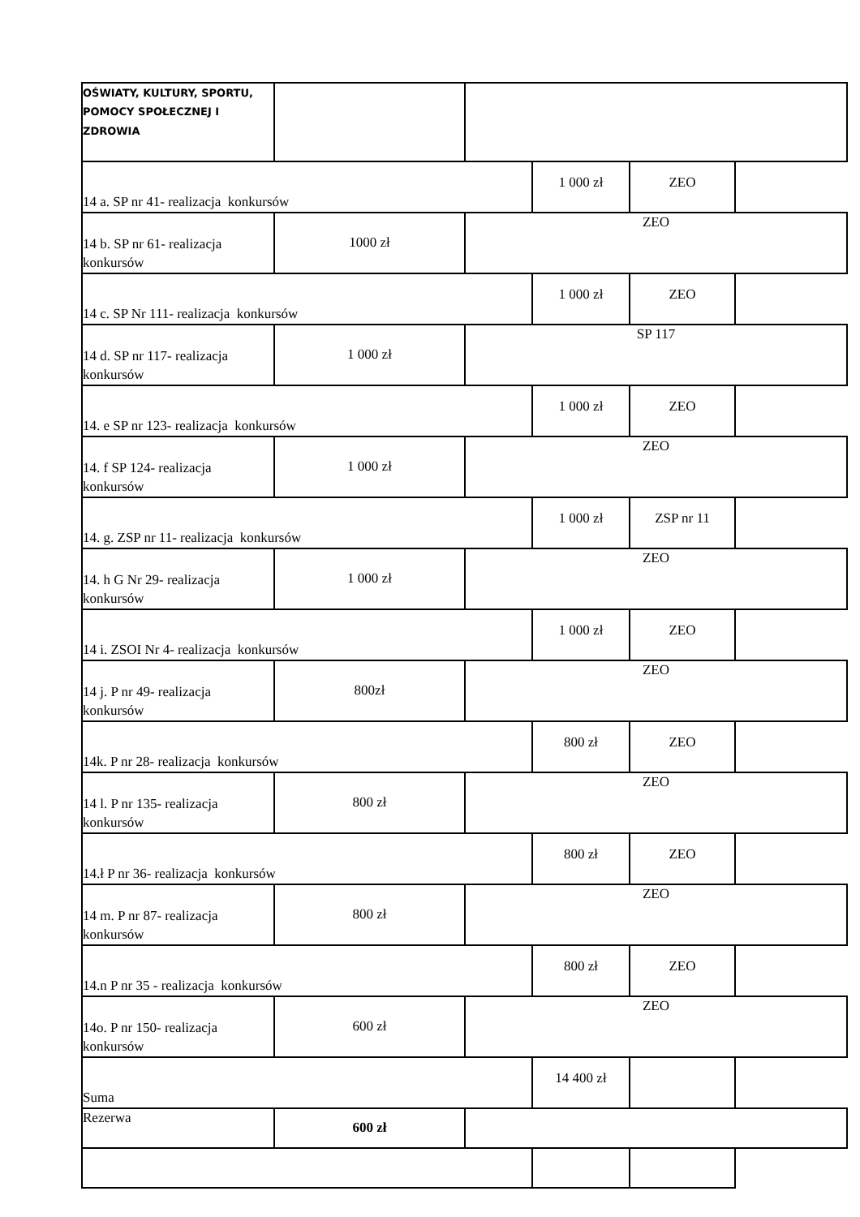| OŚWIATY, KULTURY, SPORTU, POMOCY SPOŁECZNEJ I ZDROWIA | | | | | |
| 14 a. SP nr 41- realizacja konkursów | | | 1 000 zł | ZEO | |
| 14 b. SP nr 61- realizacja konkursów | 1000 zł | ZEO | | | |
| 14 c. SP Nr 111- realizacja konkursów | | | 1 000 zł | ZEO | |
| 14 d. SP nr 117- realizacja konkursów | 1 000 zł | SP 117 | | | |
| 14. e SP nr 123- realizacja konkursów | | | 1 000 zł | ZEO | |
| 14. f SP 124- realizacja konkursów | 1 000 zł | ZEO | | | |
| 14. g. ZSP nr 11- realizacja konkursów | | | 1 000 zł | ZSP nr 11 | |
| 14. h G Nr 29- realizacja konkursów | 1 000 zł | ZEO | | | |
| 14 i. ZSOI Nr 4- realizacja konkursów | | | 1 000 zł | ZEO | |
| 14 j. P nr 49- realizacja konkursów | 800zł | ZEO | | | |
| 14k. P nr 28- realizacja konkursów | | | 800 zł | ZEO | |
| 14 l. P nr 135- realizacja konkursów | 800 zł | ZEO | | | |
| 14.ł P nr 36- realizacja konkursów | | | 800 zł | ZEO | |
| 14 m. P nr 87- realizacja konkursów | 800 zł | ZEO | | | |
| 14.n P nr 35 - realizacja konkursów | | | 800 zł | ZEO | |
| 14o. P nr 150- realizacja konkursów | 600 zł | ZEO | | | |
| Suma | | | 14 400 zł | | |
| Rezerwa | 600 zł | | | | |